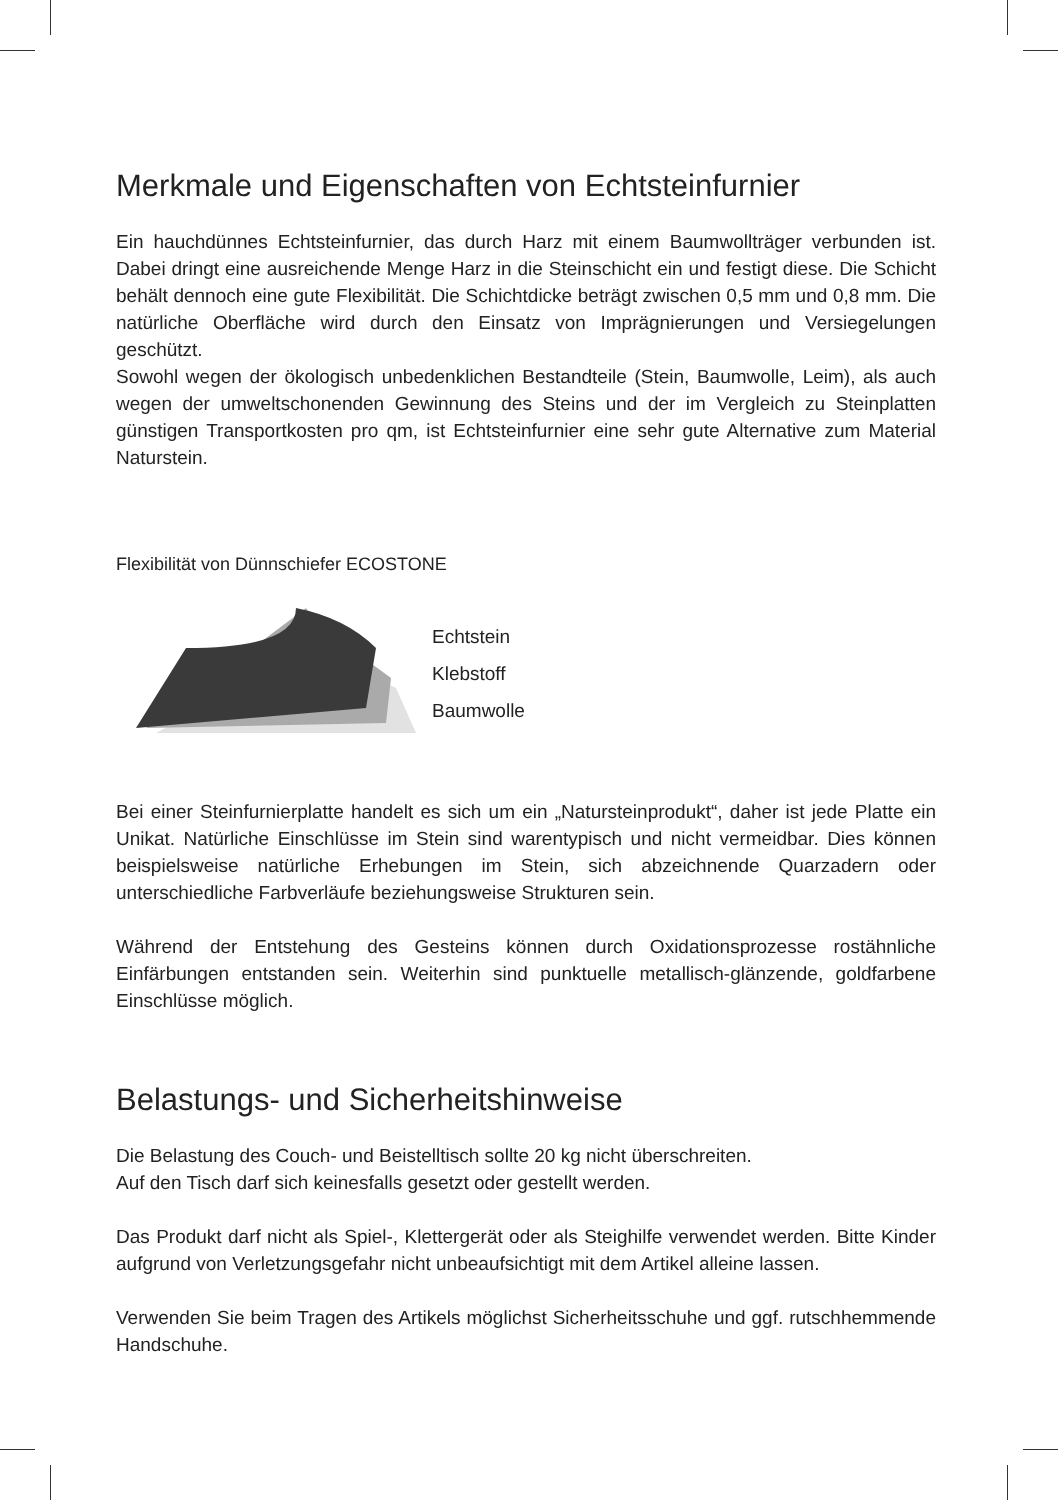Merkmale und Eigenschaften von Echtsteinfurnier
Ein hauchdünnes Echtsteinfurnier, das durch Harz mit einem Baumwollträger verbunden ist. Dabei dringt eine ausreichende Menge Harz in die Steinschicht ein und festigt diese. Die Schicht behält dennoch eine gute Flexibilität. Die Schichtdicke beträgt zwischen 0,5 mm und 0,8 mm. Die natürliche Oberfläche wird durch den Einsatz von Imprägnierungen und Versiegelungen geschützt.
Sowohl wegen der ökologisch unbedenklichen Bestandteile (Stein, Baumwolle, Leim), als auch wegen der umweltschonenden Gewinnung des Steins und der im Vergleich zu Steinplatten günstigen Transportkosten pro qm, ist Echtsteinfurnier eine sehr gute Alternative zum Material Naturstein.
Flexibilität von Dünnschiefer ECOSTONE
Echtstein
Klebstoff
Baumwolle
Bei einer Steinfurnierplatte handelt es sich um ein „Natursteinprodukt“, daher ist jede Platte ein Unikat. Natürliche Einschlüsse im Stein sind warentypisch und nicht vermeidbar. Dies können beispielsweise natürliche Erhebungen im Stein, sich abzeichnende Quarzadern oder unterschiedliche Farbverläufe beziehungsweise Strukturen sein.
Während der Entstehung des Gesteins können durch Oxidationsprozesse rostähnliche Einfärbungen entstanden sein. Weiterhin sind punktuelle metallisch-glänzende, goldfarbene Einschlüsse möglich.
Belastungs- und Sicherheitshinweise
Die Belastung des Couch- und Beistelltisch sollte 20 kg nicht überschreiten.
Auf den Tisch darf sich keinesfalls gesetzt oder gestellt werden.
Das Produkt darf nicht als Spiel-, Klettergerät oder als Steighilfe verwendet werden. Bitte Kinder aufgrund von Verletzungsgefahr nicht unbeaufsichtigt mit dem Artikel alleine lassen.
Verwenden Sie beim Tragen des Artikels möglichst Sicherheitsschuhe und ggf. rutschhemmende Handschuhe.